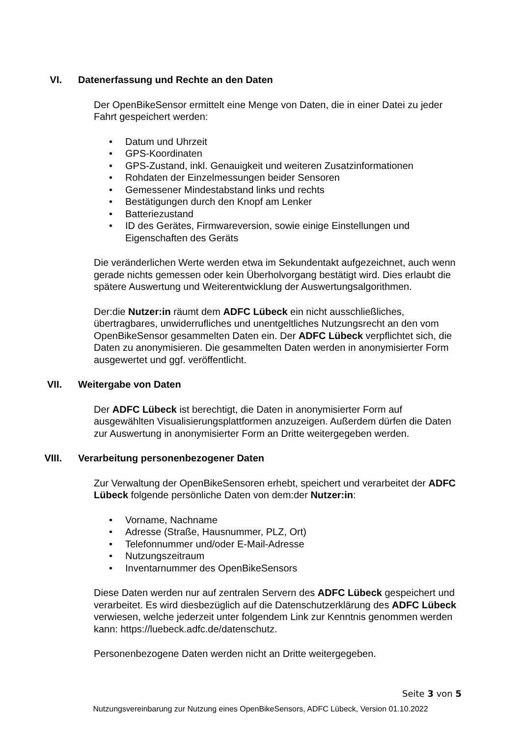VI. Datenerfassung und Rechte an den Daten
Der OpenBikeSensor ermittelt eine Menge von Daten, die in einer Datei zu jeder Fahrt gespeichert werden:
Datum und Uhrzeit
GPS-Koordinaten
GPS-Zustand, inkl. Genauigkeit und weiteren Zusatzinformationen
Rohdaten der Einzelmessungen beider Sensoren
Gemessener Mindestabstand links und rechts
Bestätigungen durch den Knopf am Lenker
Batteriezustand
ID des Gerätes, Firmwareversion, sowie einige Einstellungen und Eigenschaften des Geräts
Die veränderlichen Werte werden etwa im Sekundentakt aufgezeichnet, auch wenn gerade nichts gemessen oder kein Überholvorgang bestätigt wird. Dies erlaubt die spätere Auswertung und Weiterentwicklung der Auswertungsalgorithmen.
Der:die Nutzer:in räumt dem ADFC Lübeck ein nicht ausschließliches, übertragbares, unwiderrufliches und unentgeltliches Nutzungsrecht an den vom OpenBikeSensor gesammelten Daten ein. Der ADFC Lübeck verpflichtet sich, die Daten zu anonymisieren. Die gesammelten Daten werden in anonymisierter Form ausgewertet und ggf. veröffentlicht.
VII. Weitergabe von Daten
Der ADFC Lübeck ist berechtigt, die Daten in anonymisierter Form auf ausgewählten Visualisierungsplattformen anzuzeigen. Außerdem dürfen die Daten zur Auswertung in anonymisierter Form an Dritte weitergegeben werden.
VIII. Verarbeitung personenbezogener Daten
Zur Verwaltung der OpenBikeSensoren erhebt, speichert und verarbeitet der ADFC Lübeck folgende persönliche Daten von dem:der Nutzer:in:
Vorname, Nachname
Adresse (Straße, Hausnummer, PLZ, Ort)
Telefonnummer und/oder E-Mail-Adresse
Nutzungszeitraum
Inventarnummer des OpenBikeSensors
Diese Daten werden nur auf zentralen Servern des ADFC Lübeck gespeichert und verarbeitet. Es wird diesbezüglich auf die Datenschutzerklärung des ADFC Lübeck verwiesen, welche jederzeit unter folgendem Link zur Kenntnis genommen werden kann: https://luebeck.adfc.de/datenschutz.
Personenbezogene Daten werden nicht an Dritte weitergegeben.
Seite 3 von 5
Nutzungsvereinbarung zur Nutzung eines OpenBikeSensors, ADFC Lübeck, Version 01.10.2022